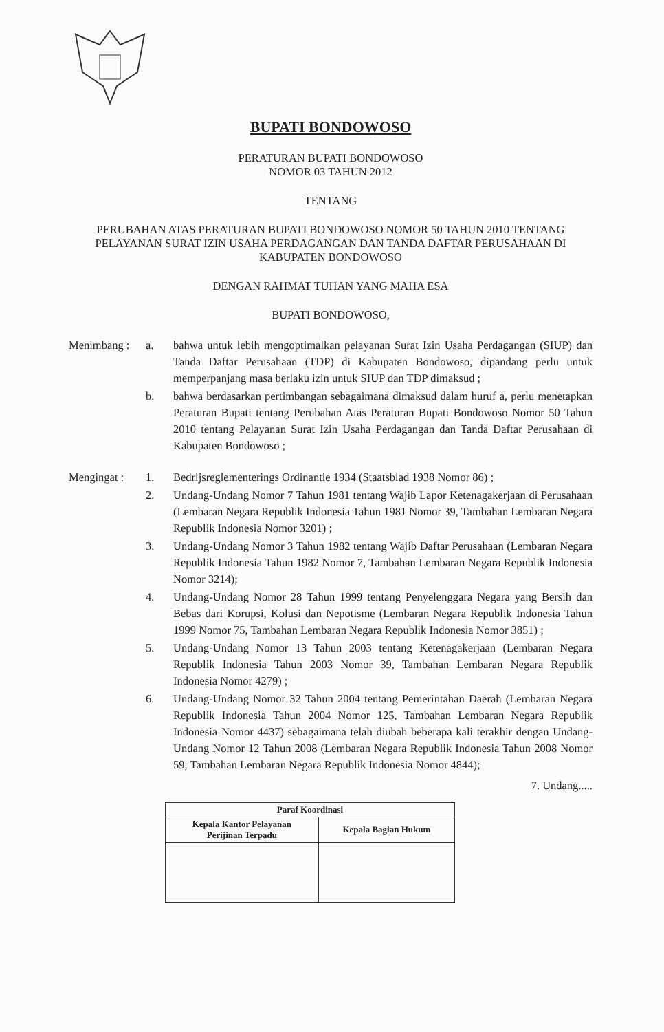BUPATI BONDOWOSO
PERATURAN BUPATI BONDOWOSO
NOMOR 03 TAHUN 2012
TENTANG
PERUBAHAN ATAS PERATURAN BUPATI BONDOWOSO NOMOR 50 TAHUN 2010 TENTANG PELAYANAN SURAT IZIN USAHA PERDAGANGAN DAN TANDA DAFTAR PERUSAHAAN DI KABUPATEN BONDOWOSO
DENGAN RAHMAT TUHAN YANG MAHA ESA
BUPATI BONDOWOSO,
| Menimbang : | a. | bahwa untuk lebih mengoptimalkan pelayanan Surat Izin Usaha Perdagangan (SIUP) dan Tanda Daftar Perusahaan (TDP) di Kabupaten Bondowoso, dipandang perlu untuk memperpanjang masa berlaku izin untuk SIUP dan TDP dimaksud ; |
| | b. | bahwa berdasarkan pertimbangan sebagaimana dimaksud dalam huruf a, perlu menetapkan Peraturan Bupati tentang Perubahan Atas Peraturan Bupati Bondowoso Nomor 50 Tahun 2010 tentang Pelayanan Surat Izin Usaha Perdagangan dan Tanda Daftar Perusahaan di Kabupaten Bondowoso ; |
| Mengingat : | 1. | Bedrijsreglementerings Ordinantie 1934 (Staatsblad 1938 Nomor 86) ; |
| | 2. | Undang-Undang Nomor 7 Tahun 1981 tentang Wajib Lapor Ketenagakerjaan di Perusahaan (Lembaran Negara Republik Indonesia Tahun 1981 Nomor 39, Tambahan Lembaran Negara Republik Indonesia Nomor 3201) ; |
| | 3. | Undang-Undang Nomor 3 Tahun 1982 tentang Wajib Daftar Perusahaan (Lembaran Negara Republik Indonesia Tahun 1982 Nomor 7, Tambahan Lembaran Negara Republik Indonesia Nomor 3214); |
| | 4. | Undang-Undang Nomor 28 Tahun 1999 tentang Penyelenggara Negara yang Bersih dan Bebas dari Korupsi, Kolusi dan Nepotisme (Lembaran Negara Republik Indonesia Tahun 1999 Nomor 75, Tambahan Lembaran Negara Republik Indonesia Nomor 3851) ; |
| | 5. | Undang-Undang Nomor 13 Tahun 2003 tentang Ketenagakerjaan (Lembaran Negara Republik Indonesia Tahun 2003 Nomor 39, Tambahan Lembaran Negara Republik Indonesia Nomor 4279) ; |
| | 6. | Undang-Undang Nomor 32 Tahun 2004 tentang Pemerintahan Daerah (Lembaran Negara Republik Indonesia Tahun 2004 Nomor 125, Tambahan Lembaran Negara Republik Indonesia Nomor 4437) sebagaimana telah diubah beberapa kali terakhir dengan Undang-Undang Nomor 12 Tahun 2008 (Lembaran Negara Republik Indonesia Tahun 2008 Nomor 59, Tambahan Lembaran Negara Republik Indonesia Nomor 4844); |
7. Undang.....
| Paraf Koordinasi | |
| --- | --- |
| Kepala Kantor Pelayanan Perijinan Terpadu | Kepala Bagian Hukum |